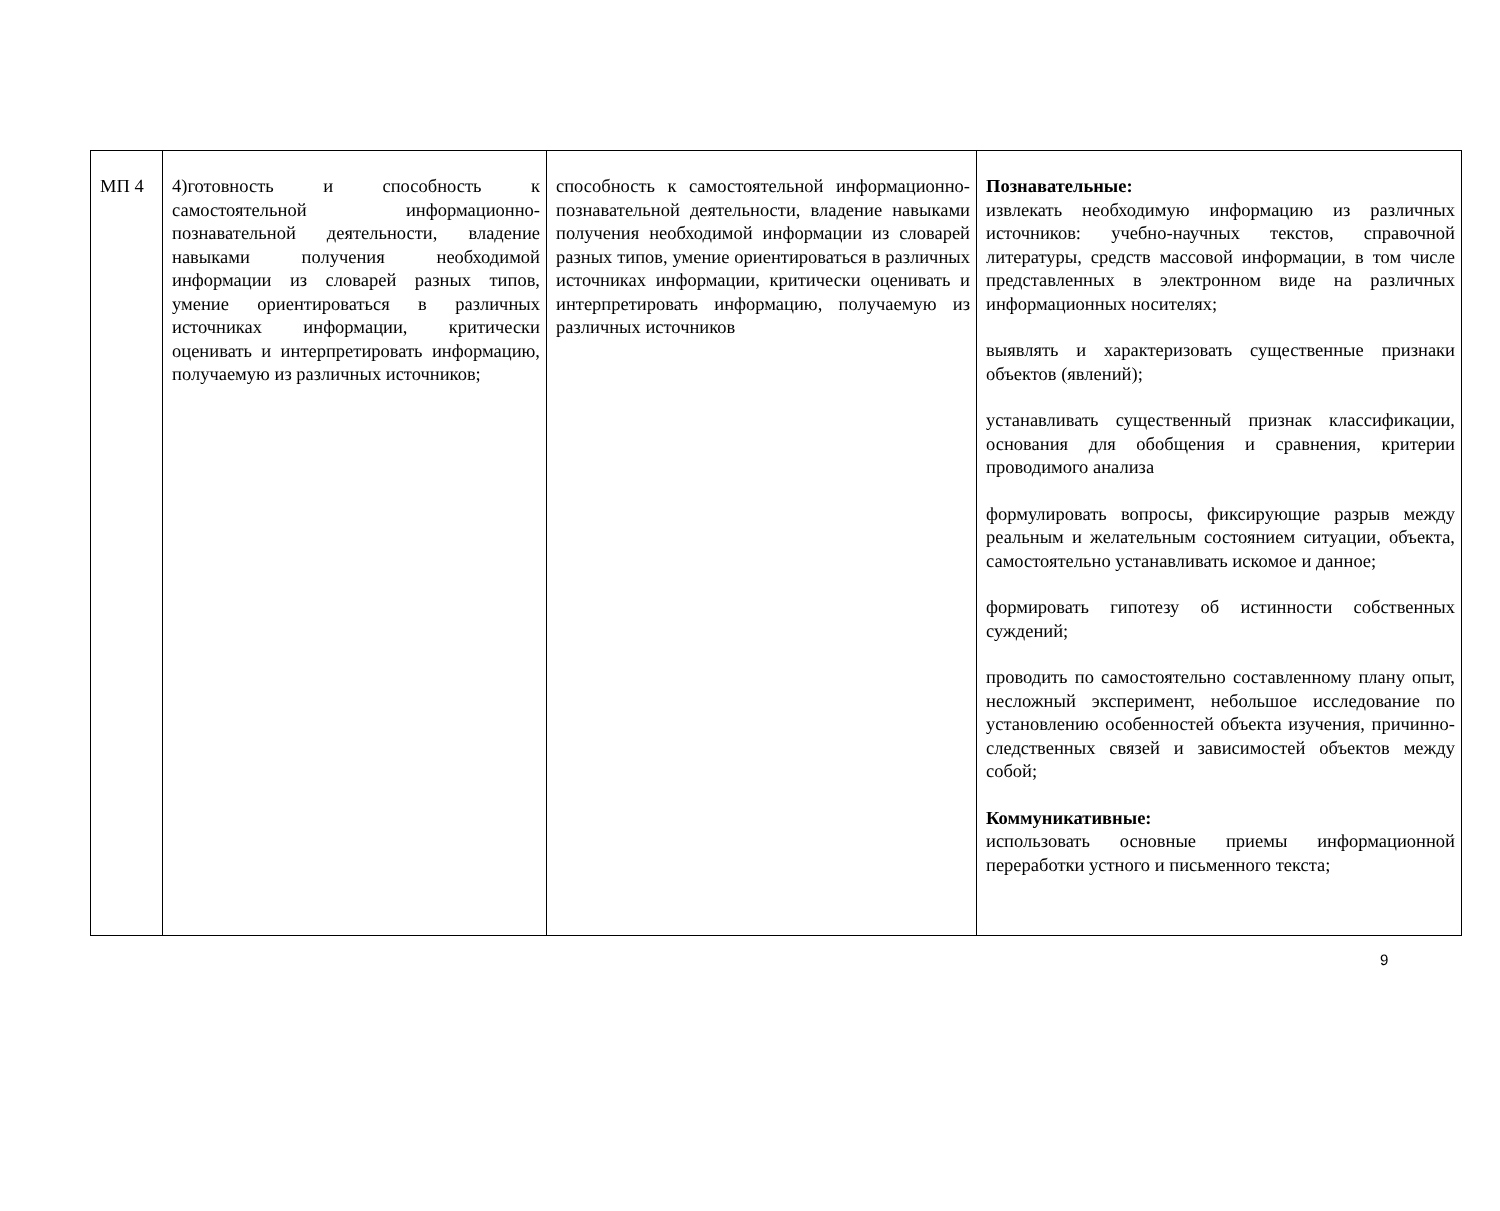| МП 4 | 4)готовность и способность к самостоятельной информационно-познавательной деятельности, владение навыками получения необходимой информации из словарей разных типов, умение ориентироваться в различных источниках информации, критически оценивать и интерпретировать информацию, получаемую из различных источников; | способность к самостоятельной информационно-познавательной деятельности, владение навыками получения необходимой информации из словарей разных типов, умение ориентироваться в различных источниках информации, критически оценивать и интерпретировать информацию, получаемую из различных источников | Познавательные: извлекать необходимую информацию из различных источников: учебно-научных текстов, справочной литературы, средств массовой информации, в том числе представленных в электронном виде на различных информационных носителях; выявлять и характеризовать существенные признаки объектов (явлений); устанавливать существенный признак классификации, основания для обобщения и сравнения, критерии проводимого анализа формулировать вопросы, фиксирующие разрыв между реальным и желательным состоянием ситуации, объекта, самостоятельно устанавливать искомое и данное; формировать гипотезу об истинности собственных суждений; проводить по самостоятельно составленному плану опыт, несложный эксперимент, небольшое исследование по установлению особенностей объекта изучения, причинно-следственных связей и зависимостей объектов между собой; Коммуникативные: использовать основные приемы информационной переработки устного и письменного текста; |
9